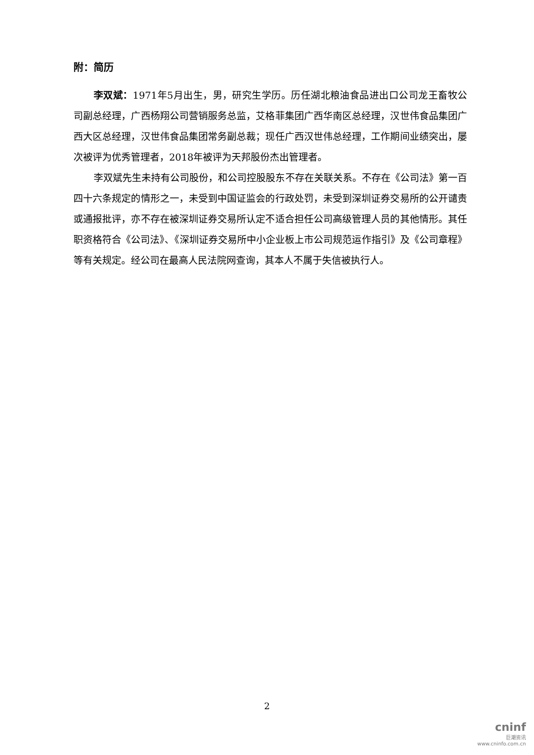附：简历
李双斌：1971年5月出生，男，研究生学历。历任湖北粮油食品进出口公司龙王畜牧公司副总经理，广西杨翔公司营销服务总监，艾格菲集团广西华南区总经理，汉世伟食品集团广西大区总经理，汉世伟食品集团常务副总裁；现任广西汉世伟总经理，工作期间业绩突出，屡次被评为优秀管理者，2018年被评为天邦股份杰出管理者。
李双斌先生未持有公司股份，和公司控股股东不存在关联关系。不存在《公司法》第一百四十六条规定的情形之一，未受到中国证监会的行政处罚，未受到深圳证券交易所的公开谴责或通报批评，亦不存在被深圳证券交易所认定不适合担任公司高级管理人员的其他情形。其任职资格符合《公司法》、《深圳证券交易所中小企业板上市公司规范运作指引》及《公司章程》等有关规定。经公司在最高人民法院网查询，其本人不属于失信被执行人。
2
cninf
巨潮资讯
www.cninfo.com.cn